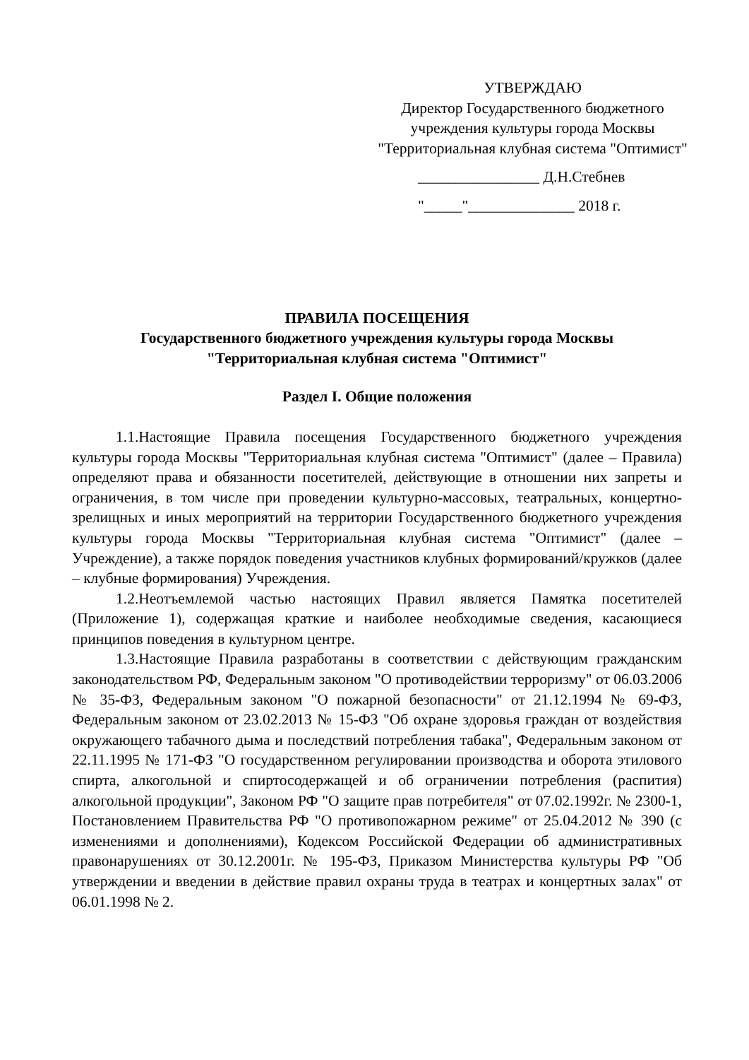УТВЕРЖДАЮ
Директор Государственного бюджетного учреждения культуры города Москвы "Территориальная клубная система "Оптимист"
________________ Д.Н.Стебнев
"_____"______________ 2018 г.
ПРАВИЛА ПОСЕЩЕНИЯ
Государственного бюджетного учреждения культуры города Москвы
"Территориальная клубная система "Оптимист"
Раздел I. Общие положения
1.1.Настоящие Правила посещения Государственного бюджетного учреждения культуры города Москвы "Территориальная клубная система "Оптимист" (далее – Правила) определяют права и обязанности посетителей, действующие в отношении них запреты и ограничения, в том числе при проведении культурно-массовых, театральных, концертно-зрелищных и иных мероприятий на территории Государственного бюджетного учреждения культуры города Москвы "Территориальная клубная система "Оптимист" (далее – Учреждение), а также порядок поведения участников клубных формирований/кружков (далее – клубные формирования) Учреждения.
1.2.Неотъемлемой частью настоящих Правил является Памятка посетителей (Приложение 1), содержащая краткие и наиболее необходимые сведения, касающиеся принципов поведения в культурном центре.
1.3.Настоящие Правила разработаны в соответствии с действующим гражданским законодательством РФ, Федеральным законом "О противодействии терроризму" от 06.03.2006 № 35-ФЗ, Федеральным законом "О пожарной безопасности" от 21.12.1994 № 69-ФЗ, Федеральным законом от 23.02.2013 № 15-ФЗ "Об охране здоровья граждан от воздействия окружающего табачного дыма и последствий потребления табака", Федеральным законом от 22.11.1995 № 171-ФЗ "О государственном регулировании производства и оборота этилового спирта, алкогольной и спиртосодержащей и об ограничении потребления (распития) алкогольной продукции", Законом РФ "О защите прав потребителя" от 07.02.1992г. № 2300-1, Постановлением Правительства РФ "О противопожарном режиме" от 25.04.2012 № 390 (с изменениями и дополнениями), Кодексом Российской Федерации об административных правонарушениях от 30.12.2001г. № 195-ФЗ, Приказом Министерства культуры РФ "Об утверждении и введении в действие правил охраны труда в театрах и концертных залах" от 06.01.1998 № 2.